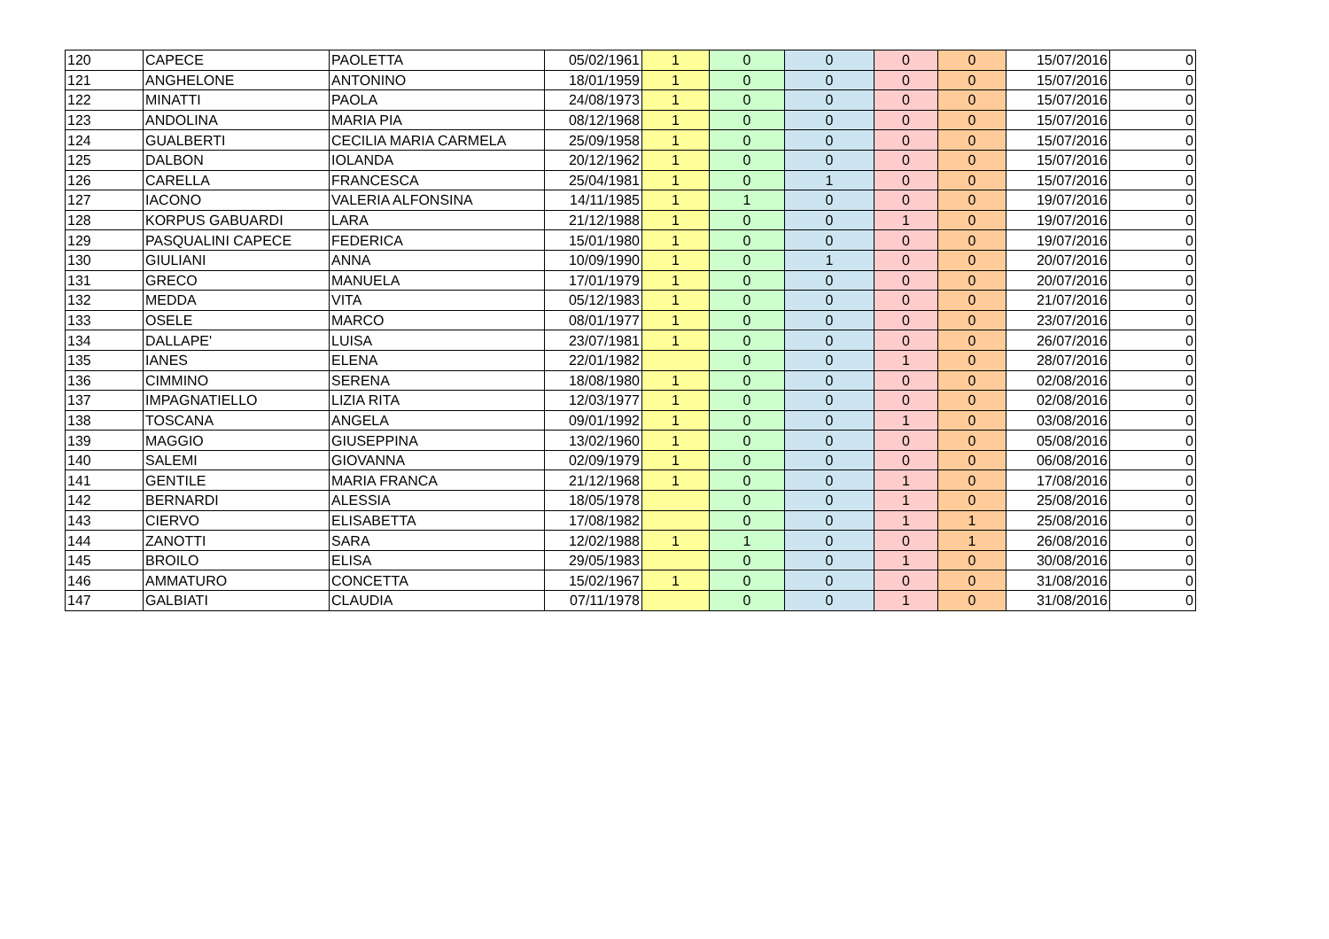| 120 | CAPECE | PAOLETTA | 05/02/1961 | 1 | 0 | 0 | 0 | 0 | 15/07/2016 | 0 |
| 121 | ANGHELONE | ANTONINO | 18/01/1959 | 1 | 0 | 0 | 0 | 0 | 15/07/2016 | 0 |
| 122 | MINATTI | PAOLA | 24/08/1973 | 1 | 0 | 0 | 0 | 0 | 15/07/2016 | 0 |
| 123 | ANDOLINA | MARIA PIA | 08/12/1968 | 1 | 0 | 0 | 0 | 0 | 15/07/2016 | 0 |
| 124 | GUALBERTI | CECILIA MARIA CARMELA | 25/09/1958 | 1 | 0 | 0 | 0 | 0 | 15/07/2016 | 0 |
| 125 | DALBON | IOLANDA | 20/12/1962 | 1 | 0 | 0 | 0 | 0 | 15/07/2016 | 0 |
| 126 | CARELLA | FRANCESCA | 25/04/1981 | 1 | 0 | 1 | 0 | 0 | 15/07/2016 | 0 |
| 127 | IACONO | VALERIA ALFONSINA | 14/11/1985 | 1 | 1 | 0 | 0 | 0 | 19/07/2016 | 0 |
| 128 | KORPUS GABUARDI | LARA | 21/12/1988 | 1 | 0 | 0 | 1 | 0 | 19/07/2016 | 0 |
| 129 | PASQUALINI CAPECE | FEDERICA | 15/01/1980 | 1 | 0 | 0 | 0 | 0 | 19/07/2016 | 0 |
| 130 | GIULIANI | ANNA | 10/09/1990 | 1 | 0 | 1 | 0 | 0 | 20/07/2016 | 0 |
| 131 | GRECO | MANUELA | 17/01/1979 | 1 | 0 | 0 | 0 | 0 | 20/07/2016 | 0 |
| 132 | MEDDA | VITA | 05/12/1983 | 1 | 0 | 0 | 0 | 0 | 21/07/2016 | 0 |
| 133 | OSELE | MARCO | 08/01/1977 | 1 | 0 | 0 | 0 | 0 | 23/07/2016 | 0 |
| 134 | DALLAPE' | LUISA | 23/07/1981 | 1 | 0 | 0 | 0 | 0 | 26/07/2016 | 0 |
| 135 | IANES | ELENA | 22/01/1982 | | 0 | 0 | 1 | 0 | 28/07/2016 | 0 |
| 136 | CIMMINO | SERENA | 18/08/1980 | 1 | 0 | 0 | 0 | 0 | 02/08/2016 | 0 |
| 137 | IMPAGNATIELLO | LIZIA RITA | 12/03/1977 | 1 | 0 | 0 | 0 | 0 | 02/08/2016 | 0 |
| 138 | TOSCANA | ANGELA | 09/01/1992 | 1 | 0 | 0 | 1 | 0 | 03/08/2016 | 0 |
| 139 | MAGGIO | GIUSEPPINA | 13/02/1960 | 1 | 0 | 0 | 0 | 0 | 05/08/2016 | 0 |
| 140 | SALEMI | GIOVANNA | 02/09/1979 | 1 | 0 | 0 | 0 | 0 | 06/08/2016 | 0 |
| 141 | GENTILE | MARIA FRANCA | 21/12/1968 | 1 | 0 | 0 | 1 | 0 | 17/08/2016 | 0 |
| 142 | BERNARDI | ALESSIA | 18/05/1978 | | 0 | 0 | 1 | 0 | 25/08/2016 | 0 |
| 143 | CIERVO | ELISABETTA | 17/08/1982 | | 0 | 0 | 1 | 1 | 25/08/2016 | 0 |
| 144 | ZANOTTI | SARA | 12/02/1988 | 1 | 1 | 0 | 0 | 1 | 26/08/2016 | 0 |
| 145 | BROILO | ELISA | 29/05/1983 | | 0 | 0 | 1 | 0 | 30/08/2016 | 0 |
| 146 | AMMATURO | CONCETTA | 15/02/1967 | 1 | 0 | 0 | 0 | 0 | 31/08/2016 | 0 |
| 147 | GALBIATI | CLAUDIA | 07/11/1978 | | 0 | 0 | 1 | 0 | 31/08/2016 | 0 |